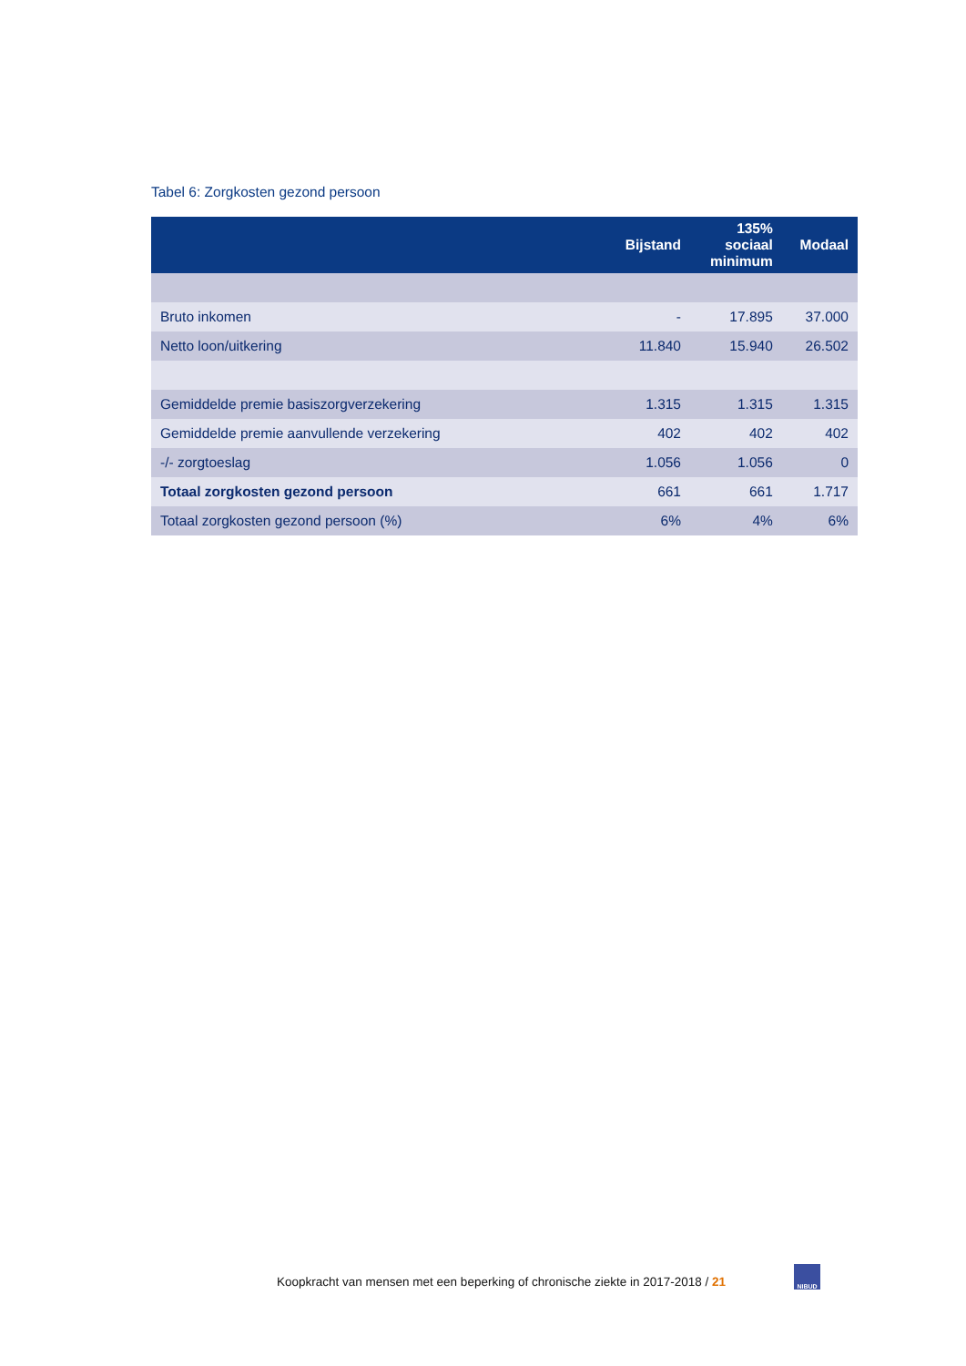Tabel 6: Zorgkosten gezond persoon
| | Bijstand | 135% sociaal minimum | Modaal |
| --- | --- | --- | --- |
| Bruto inkomen | - | 17.895 | 37.000 |
| Netto loon/uitkering | 11.840 | 15.940 | 26.502 |
| Gemiddelde premie basiszorgverzekering | 1.315 | 1.315 | 1.315 |
| Gemiddelde premie aanvullende verzekering | 402 | 402 | 402 |
| -/- zorgtoeslag | 1.056 | 1.056 | 0 |
| Totaal zorgkosten gezond persoon | 661 | 661 | 1.717 |
| Totaal zorgkosten gezond persoon (%) | 6% | 4% | 6% |
Koopkracht van mensen met een beperking of chronische ziekte in 2017-2018 / 21
NIBUD